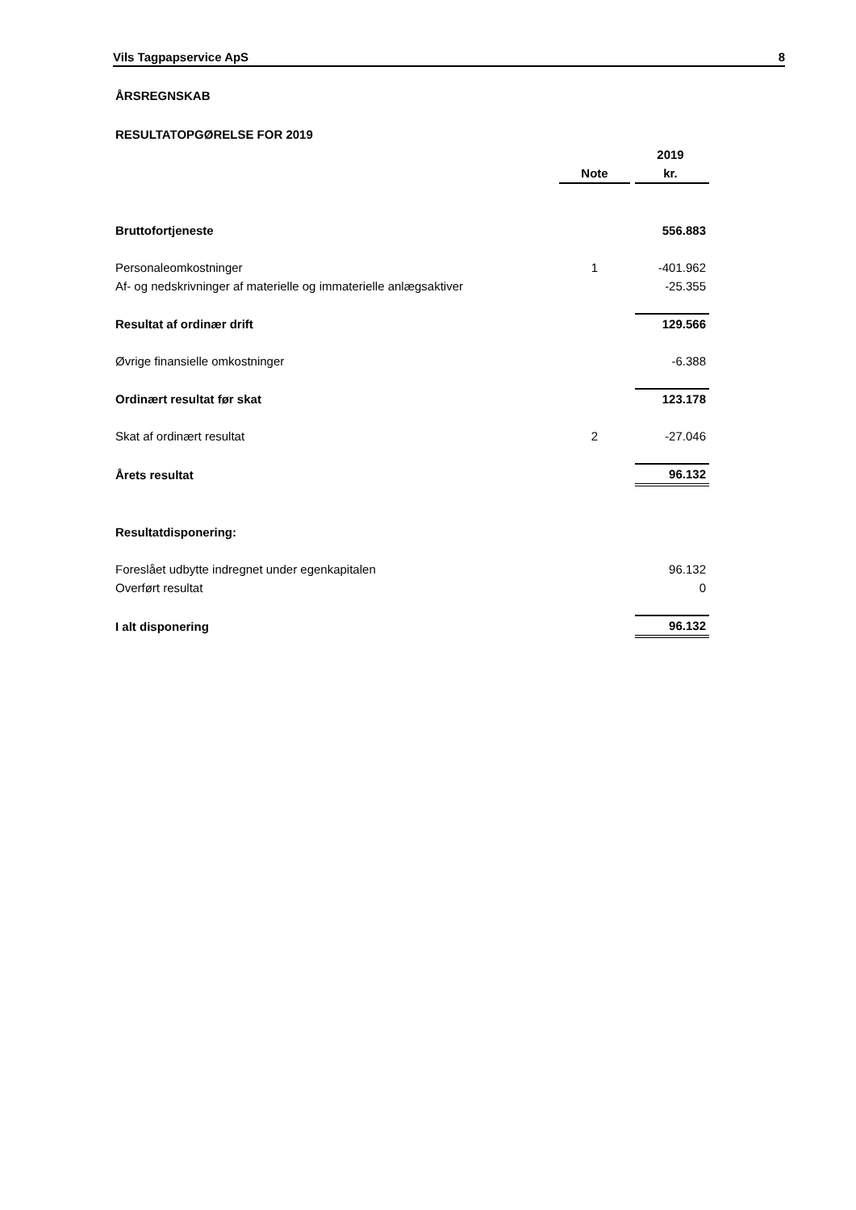Vils Tagpapservice ApS 8
ÅRSREGNSKAB
RESULTATOPGØRELSE FOR 2019
| | | | 2019 |
| --- | --- | --- | --- |
| | Note | | kr. |
| Bruttofortjeneste | | | 556.883 |
| Personaleomkostninger | 1 | | -401.962 |
| Af- og nedskrivninger af materielle og immaterielle anlægsaktiver | | | -25.355 |
| Resultat af ordinær drift | | | 129.566 |
| Øvrige finansielle omkostninger | | | -6.388 |
| Ordinært resultat før skat | | | 123.178 |
| Skat af ordinært resultat | 2 | | -27.046 |
| Årets resultat | | | 96.132 |
| Resultatdisponering: | | | |
| Foreslået udbytte indregnet under egenkapitalen | | | 96.132 |
| Overført resultat | | | 0 |
| I alt disponering | | | 96.132 |